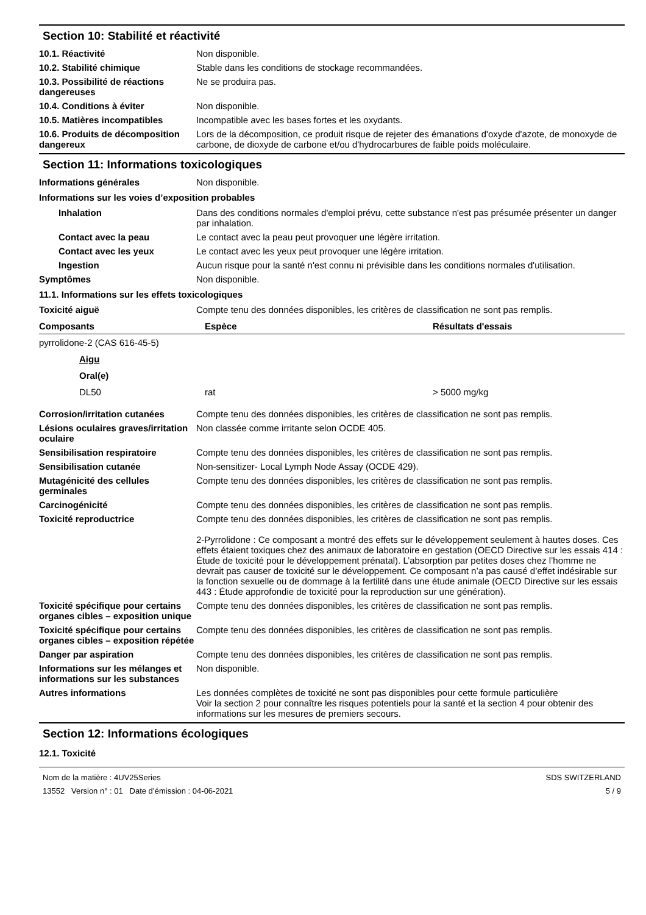Section 10: Stabilité et réactivité
10.1. Réactivité Non disponible.
10.2. Stabilité chimique Stable dans les conditions de stockage recommandées.
10.3. Possibilité de réactions dangereuses
Ne se produira pas.
10.4. Conditions à éviter Non disponible.
10.5. Matières incompatibles Incompatible avec les bases fortes et les oxydants.
10.6. Produits de décomposition dangereux
Lors de la décomposition, ce produit risque de rejeter des émanations d'oxyde d'azote, de monoxyde de carbone, de dioxyde de carbone et/ou d'hydrocarbures de faible poids moléculaire.
Section 11: Informations toxicologiques
Informations générales Non disponible.
Informations sur les voies d’exposition probables
Inhalation Dans des conditions normales d'emploi prévu, cette substance n'est pas présumée présenter un danger par inhalation.
Contact avec la peau Le contact avec la peau peut provoquer une légère irritation.
Contact avec les yeux Le contact avec les yeux peut provoquer une légère irritation.
Ingestion Aucun risque pour la santé n'est connu ni prévisible dans les conditions normales d'utilisation.
Symptômes Non disponible.
11.1. Informations sur les effets toxicologiques
Toxicité aiguë Compte tenu des données disponibles, les critères de classification ne sont pas remplis.
| Composants | Espèce | Résultats d'essais |
| --- | --- | --- |
| pyrrolidone-2 (CAS 616-45-5) | | |
| Aigu | | |
| Oral(e) | | |
| DL50 | rat | > 5000 mg/kg |
Corrosion/irritation cutanées
Compte tenu des données disponibles, les critères de classification ne sont pas remplis.
Lésions oculaires graves/irritation oculaire
Non classée comme irritante selon OCDE 405.
Sensibilisation respiratoire Compte tenu des données disponibles, les critères de classification ne sont pas remplis.
Sensibilisation cutanée Non-sensitizer- Local Lymph Node Assay (OCDE 429).
Mutagénicité des cellules germinales
Compte tenu des données disponibles, les critères de classification ne sont pas remplis.
Carcinogénicité Compte tenu des données disponibles, les critères de classification ne sont pas remplis.
Toxicité reproductrice Compte tenu des données disponibles, les critères de classification ne sont pas remplis.
2-Pyrrolidone : Ce composant a montré des effets sur le développement seulement à hautes doses. Ces effets étaient toxiques chez des animaux de laboratoire en gestation (OECD Directive sur les essais 414 : Étude de toxicité pour le développement prénatal). L’absorption par petites doses chez l’homme ne devrait pas causer de toxicité sur le développement. Ce composant n’a pas causé d’effet indésirable sur la fonction sexuelle ou de dommage à la fertilité dans une étude animale (OECD Directive sur les essais 443 : Étude approfondie de toxicité pour la reproduction sur une génération).
Toxicité spécifique pour certains organes cibles – exposition unique
Compte tenu des données disponibles, les critères de classification ne sont pas remplis.
Toxicité spécifique pour certains organes cibles – exposition répétée
Compte tenu des données disponibles, les critères de classification ne sont pas remplis.
Danger par aspiration Compte tenu des données disponibles, les critères de classification ne sont pas remplis.
Informations sur les mélanges et informations sur les substances
Non disponible.
Autres informations Les données complètes de toxicité ne sont pas disponibles pour cette formule particulière
Voir la section 2 pour connaître les risques potentiels pour la santé et la section 4 pour obtenir des informations sur les mesures de premiers secours.
Section 12: Informations écologiques
12.1. Toxicité
Nom de la matière : 4UV25Series
13552 Version n° : 01 Date d’émission : 04-06-2021
SDS SWITZERLAND
5 / 9